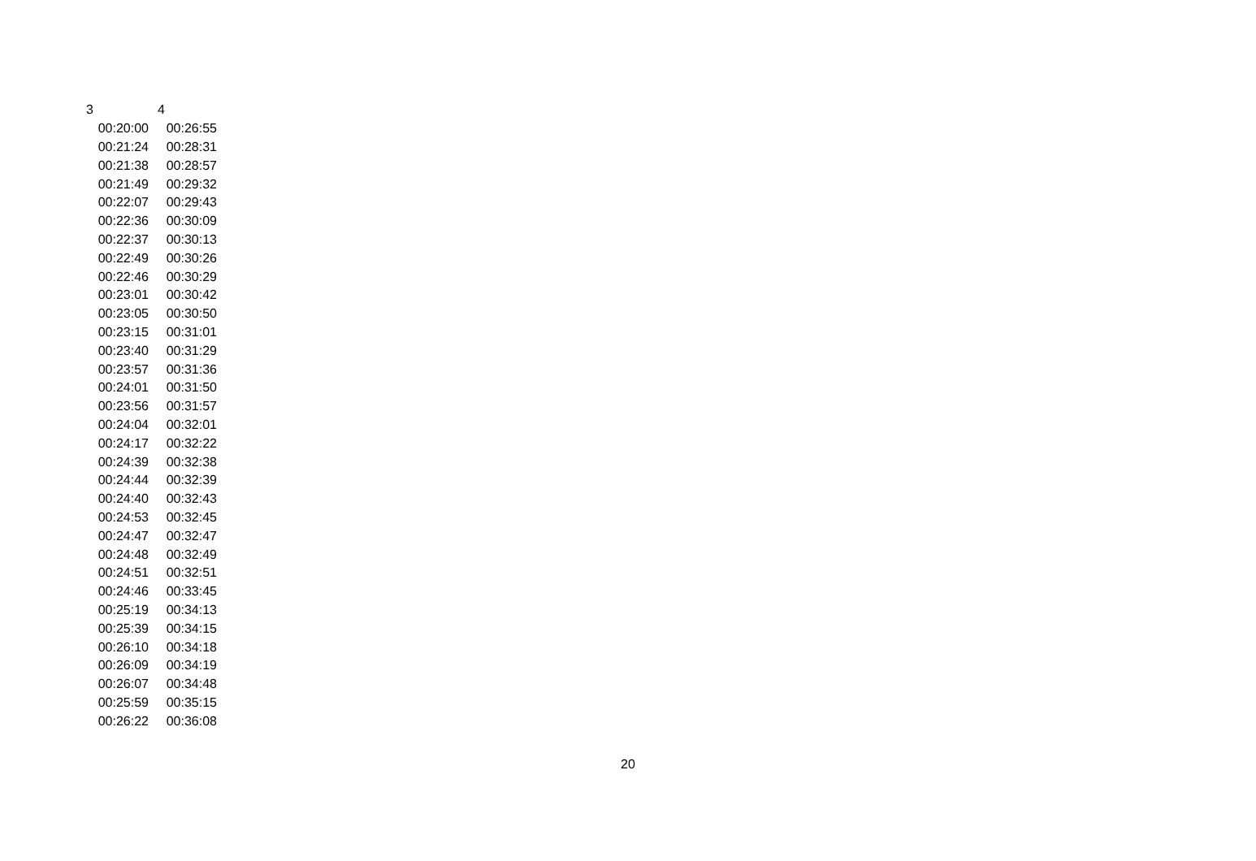| 3 | 4 |
| --- | --- |
| 00:20:00 | 00:26:55 |
| 00:21:24 | 00:28:31 |
| 00:21:38 | 00:28:57 |
| 00:21:49 | 00:29:32 |
| 00:22:07 | 00:29:43 |
| 00:22:36 | 00:30:09 |
| 00:22:37 | 00:30:13 |
| 00:22:49 | 00:30:26 |
| 00:22:46 | 00:30:29 |
| 00:23:01 | 00:30:42 |
| 00:23:05 | 00:30:50 |
| 00:23:15 | 00:31:01 |
| 00:23:40 | 00:31:29 |
| 00:23:57 | 00:31:36 |
| 00:24:01 | 00:31:50 |
| 00:23:56 | 00:31:57 |
| 00:24:04 | 00:32:01 |
| 00:24:17 | 00:32:22 |
| 00:24:39 | 00:32:38 |
| 00:24:44 | 00:32:39 |
| 00:24:40 | 00:32:43 |
| 00:24:53 | 00:32:45 |
| 00:24:47 | 00:32:47 |
| 00:24:48 | 00:32:49 |
| 00:24:51 | 00:32:51 |
| 00:24:46 | 00:33:45 |
| 00:25:19 | 00:34:13 |
| 00:25:39 | 00:34:15 |
| 00:26:10 | 00:34:18 |
| 00:26:09 | 00:34:19 |
| 00:26:07 | 00:34:48 |
| 00:25:59 | 00:35:15 |
| 00:26:22 | 00:36:08 |
20